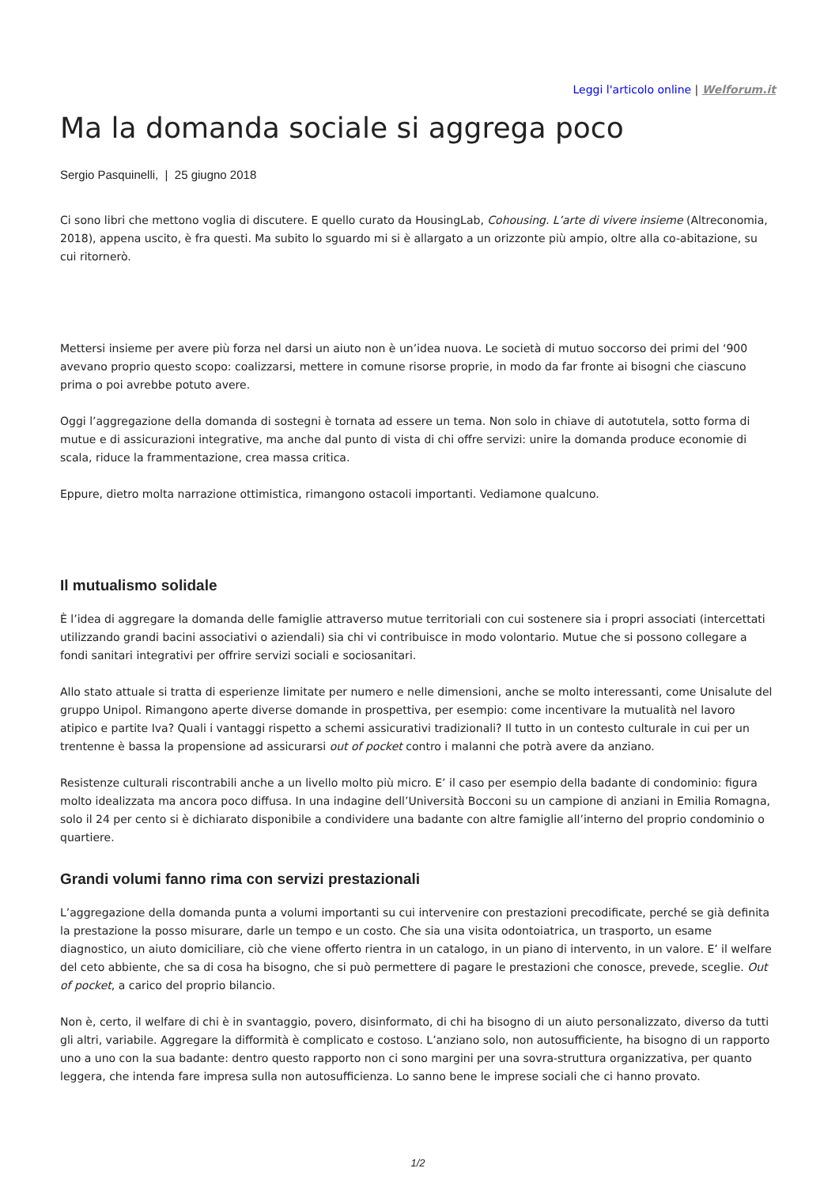Leggi l'articolo online | Welforum.it
Ma la domanda sociale si aggrega poco
Sergio Pasquinelli, | 25 giugno 2018
Ci sono libri che mettono voglia di discutere. E quello curato da HousingLab, Cohousing. L’arte di vivere insieme (Altreconomia, 2018), appena uscito, è fra questi. Ma subito lo sguardo mi si è allargato a un orizzonte più ampio, oltre alla co-abitazione, su cui ritornerò.
Mettersi insieme per avere più forza nel darsi un aiuto non è un’idea nuova. Le società di mutuo soccorso dei primi del ‘900 avevano proprio questo scopo: coalizzarsi, mettere in comune risorse proprie, in modo da far fronte ai bisogni che ciascuno prima o poi avrebbe potuto avere.
Oggi l’aggregazione della domanda di sostegni è tornata ad essere un tema. Non solo in chiave di autotutela, sotto forma di mutue e di assicurazioni integrative, ma anche dal punto di vista di chi offre servizi: unire la domanda produce economie di scala, riduce la frammentazione, crea massa critica.
Eppure, dietro molta narrazione ottimistica, rimangono ostacoli importanti. Vediamone qualcuno.
Il mutualismo solidale
È l’idea di aggregare la domanda delle famiglie attraverso mutue territoriali con cui sostenere sia i propri associati (intercettati utilizzando grandi bacini associativi o aziendali) sia chi vi contribuisce in modo volontario. Mutue che si possono collegare a fondi sanitari integrativi per offrire servizi sociali e sociosanitari.
Allo stato attuale si tratta di esperienze limitate per numero e nelle dimensioni, anche se molto interessanti, come Unisalute del gruppo Unipol. Rimangono aperte diverse domande in prospettiva, per esempio: come incentivare la mutualità nel lavoro atipico e partite Iva? Quali i vantaggi rispetto a schemi assicurativi tradizionali? Il tutto in un contesto culturale in cui per un trentenne è bassa la propensione ad assicurarsi out of pocket contro i malanni che potrà avere da anziano.
Resistenze culturali riscontrabili anche a un livello molto più micro. E’ il caso per esempio della badante di condominio: figura molto idealizzata ma ancora poco diffusa. In una indagine dell’Università Bocconi su un campione di anziani in Emilia Romagna, solo il 24 per cento si è dichiarato disponibile a condividere una badante con altre famiglie all’interno del proprio condominio o quartiere.
Grandi volumi fanno rima con servizi prestazionali
L’aggregazione della domanda punta a volumi importanti su cui intervenire con prestazioni precodificate, perché se già definita la prestazione la posso misurare, darle un tempo e un costo. Che sia una visita odontoiatrica, un trasporto, un esame diagnostico, un aiuto domiciliare, ciò che viene offerto rientra in un catalogo, in un piano di intervento, in un valore. E’ il welfare del ceto abbiente, che sa di cosa ha bisogno, che si può permettere di pagare le prestazioni che conosce, prevede, sceglie. Out of pocket, a carico del proprio bilancio.
Non è, certo, il welfare di chi è in svantaggio, povero, disinformato, di chi ha bisogno di un aiuto personalizzato, diverso da tutti gli altri, variabile. Aggregare la difformità è complicato e costoso. L’anziano solo, non autosufficiente, ha bisogno di un rapporto uno a uno con la sua badante: dentro questo rapporto non ci sono margini per una sovra-struttura organizzativa, per quanto leggera, che intenda fare impresa sulla non autosufficienza. Lo sanno bene le imprese sociali che ci hanno provato.
1/2